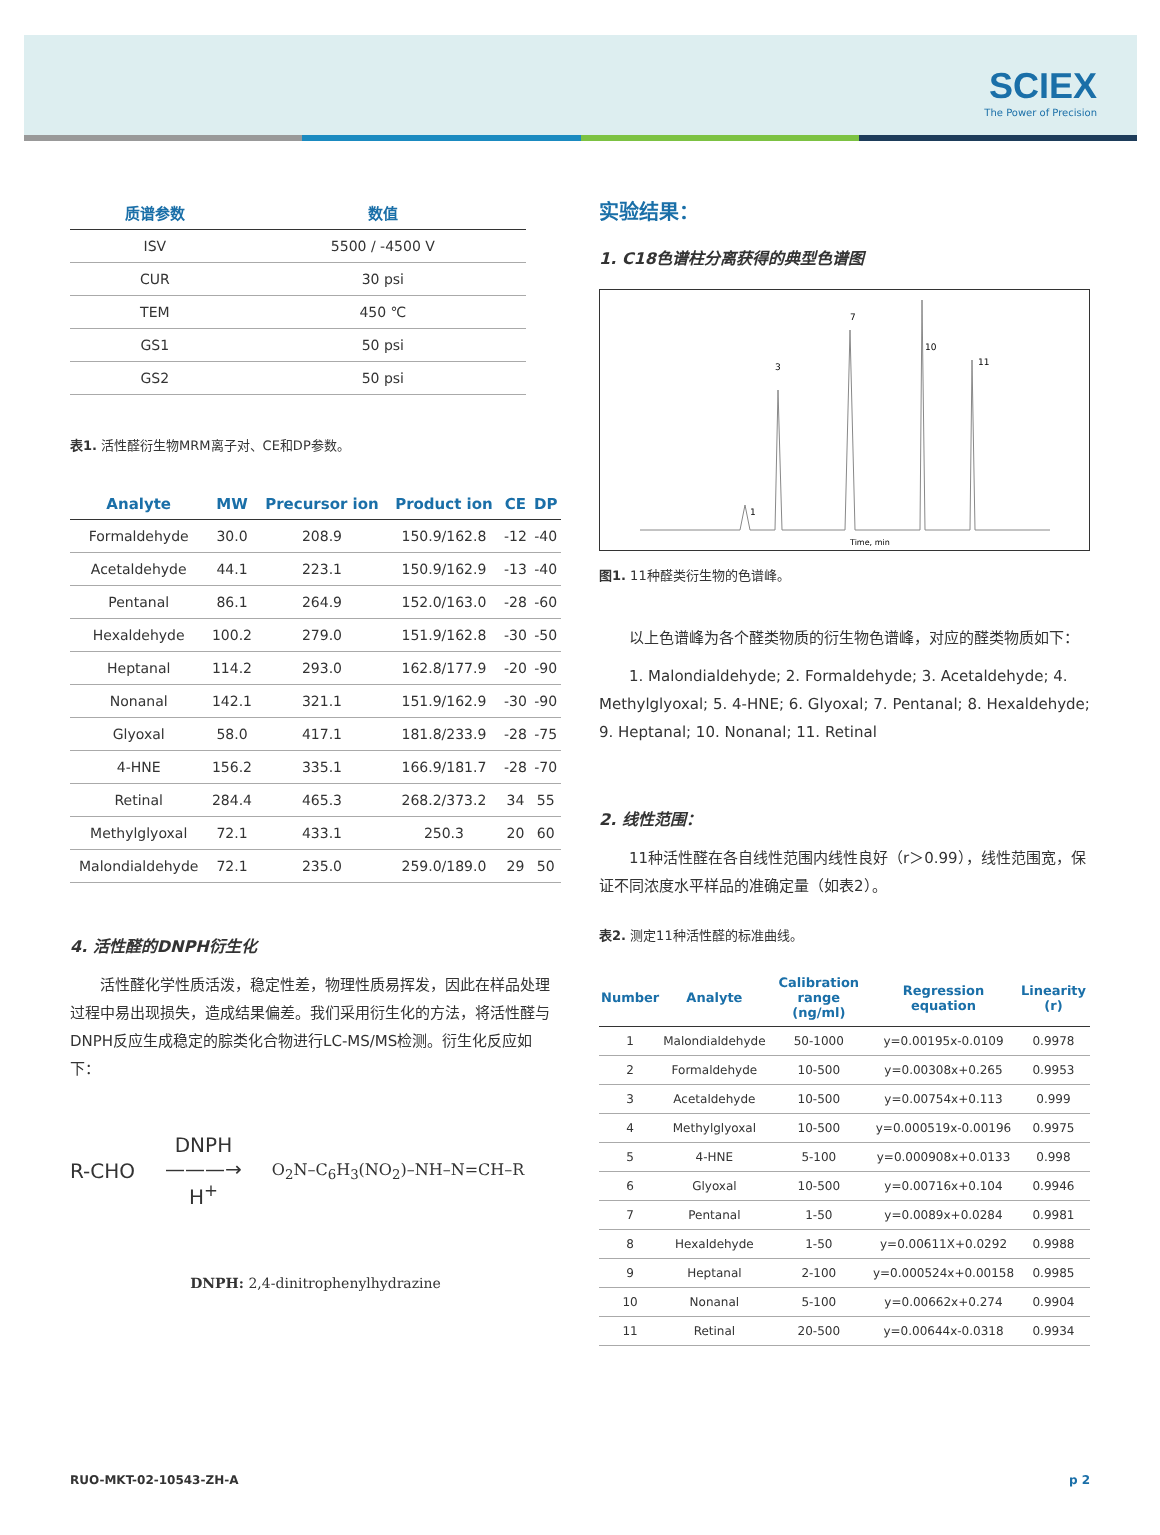SCIEX
The Power of Precision
| 质谱参数 | 数值 |
| --- | --- |
| ISV | 5500 / -4500 V |
| CUR | 30 psi |
| TEM | 450 ℃ |
| GS1 | 50 psi |
| GS2 | 50 psi |
表1. 活性醛衍生物MRM离子对、CE和DP参数。
| Analyte | MW | Precursor ion | Product ion | CE | DP |
| --- | --- | --- | --- | --- | --- |
| Formaldehyde | 30.0 | 208.9 | 150.9/162.8 | -12 | -40 |
| Acetaldehyde | 44.1 | 223.1 | 150.9/162.9 | -13 | -40 |
| Pentanal | 86.1 | 264.9 | 152.0/163.0 | -28 | -60 |
| Hexaldehyde | 100.2 | 279.0 | 151.9/162.8 | -30 | -50 |
| Heptanal | 114.2 | 293.0 | 162.8/177.9 | -20 | -90 |
| Nonanal | 142.1 | 321.1 | 151.9/162.9 | -30 | -90 |
| Glyoxal | 58.0 | 417.1 | 181.8/233.9 | -28 | -75 |
| 4-HNE | 156.2 | 335.1 | 166.9/181.7 | -28 | -70 |
| Retinal | 284.4 | 465.3 | 268.2/373.2 | 34 | 55 |
| Methylglyoxal | 72.1 | 433.1 | 250.3 | 20 | 60 |
| Malondialdehyde | 72.1 | 235.0 | 259.0/189.0 | 29 | 50 |
4. 活性醛的DNPH衍生化
　　活性醛化学性质活泼，稳定性差，物理性质易挥发，因此在样品处理过程中易出现损失，造成结果偏差。我们采用衍生化的方法，将活性醛与DNPH反应生成稳定的腙类化合物进行LC-MS/MS检测。衍生化反应如下：
R-CHO DNPH
———→
H<sup>+</sup> O<sub>2</sub>N–C<sub>6</sub>H<sub>3</sub>(NO<sub>2</sub>)–NH–N=CH–R
DNPH: 2,4-dinitrophenylhydrazine
实验结果：
1. C18色谱柱分离获得的典型色谱图
1
3
7
10
11
Time, min
图1. 11种醛类衍生物的色谱峰。
　　以上色谱峰为各个醛类物质的衍生物色谱峰，对应的醛类物质如下：
　　1. Malondialdehyde; 2. Formaldehyde; 3. Acetaldehyde; 4. Methylglyoxal; 5. 4-HNE; 6. Glyoxal; 7. Pentanal; 8. Hexaldehyde; 9. Heptanal; 10. Nonanal; 11. Retinal
2. 线性范围：
　　11种活性醛在各自线性范围内线性良好（r＞0.99），线性范围宽，保证不同浓度水平样品的准确定量（如表2）。
表2. 测定11种活性醛的标准曲线。
| Number | Analyte | Calibration range (ng/ml) | Regression equation | Linearity (r) |
| --- | --- | --- | --- | --- |
| 1 | Malondialdehyde | 50-1000 | y=0.00195x-0.0109 | 0.9978 |
| 2 | Formaldehyde | 10-500 | y=0.00308x+0.265 | 0.9953 |
| 3 | Acetaldehyde | 10-500 | y=0.00754x+0.113 | 0.999 |
| 4 | Methylglyoxal | 10-500 | y=0.000519x-0.00196 | 0.9975 |
| 5 | 4-HNE | 5-100 | y=0.000908x+0.0133 | 0.998 |
| 6 | Glyoxal | 10-500 | y=0.00716x+0.104 | 0.9946 |
| 7 | Pentanal | 1-50 | y=0.0089x+0.0284 | 0.9981 |
| 8 | Hexaldehyde | 1-50 | y=0.00611X+0.0292 | 0.9988 |
| 9 | Heptanal | 2-100 | y=0.000524x+0.00158 | 0.9985 |
| 10 | Nonanal | 5-100 | y=0.00662x+0.274 | 0.9904 |
| 11 | Retinal | 20-500 | y=0.00644x-0.0318 | 0.9934 |
RUO-MKT-02-10543-ZH-A p 2